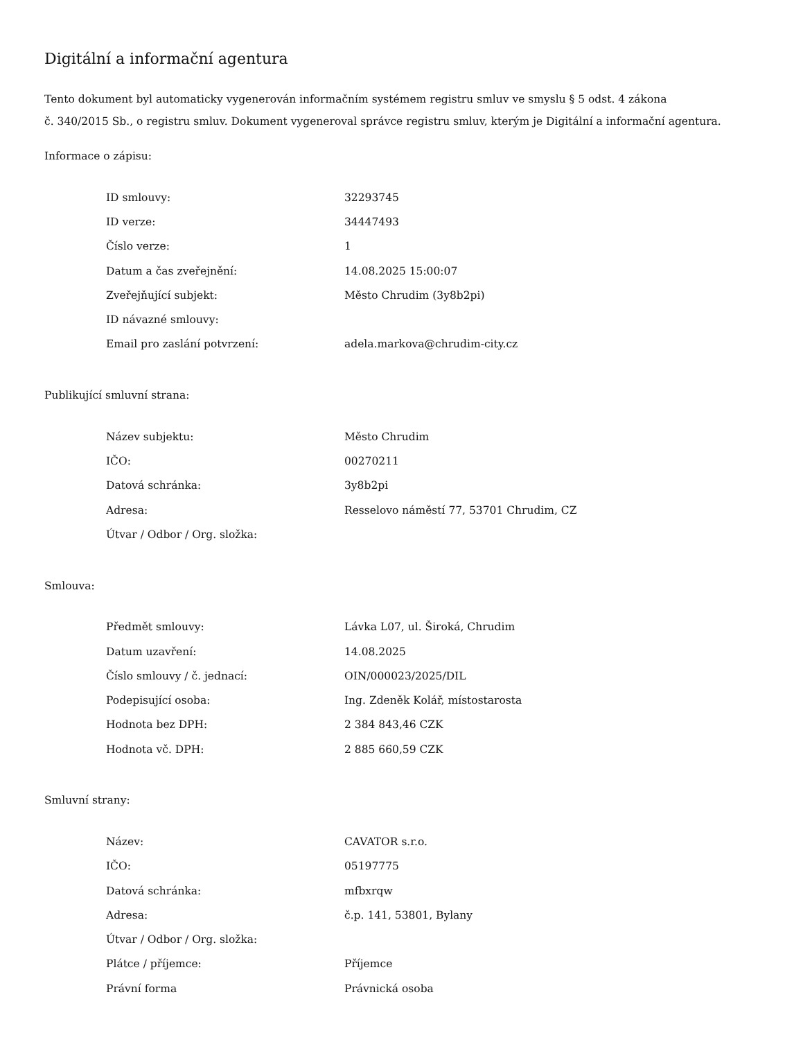Digitální a informační agentura
Tento dokument byl automaticky vygenerován informačním systémem registru smluv ve smyslu § 5 odst. 4 zákona
č. 340/2015 Sb., o registru smluv. Dokument vygeneroval správce registru smluv, kterým je Digitální a informační agentura.
Informace o zápisu:
| ID smlouvy: | 32293745 |
| ID verze: | 34447493 |
| Číslo verze: | 1 |
| Datum a čas zveřejnění: | 14.08.2025 15:00:07 |
| Zveřejňující subjekt: | Město Chrudim (3y8b2pi) |
| ID návazné smlouvy: | |
| Email pro zaslání potvrzení: | adela.markova@chrudim-city.cz |
Publikující smluvní strana:
| Název subjektu: | Město Chrudim |
| IČO: | 00270211 |
| Datová schránka: | 3y8b2pi |
| Adresa: | Resselovo náměstí 77, 53701 Chrudim, CZ |
| Útvar / Odbor / Org. složka: | |
Smlouva:
| Předmět smlouvy: | Lávka L07, ul. Široká, Chrudim |
| Datum uzavření: | 14.08.2025 |
| Číslo smlouvy / č. jednací: | OIN/000023/2025/DIL |
| Podepisující osoba: | Ing. Zdeněk Kolář, místostarosta |
| Hodnota bez DPH: | 2 384 843,46 CZK |
| Hodnota vč. DPH: | 2 885 660,59 CZK |
Smluvní strany:
| Název: | CAVATOR s.r.o. |
| IČO: | 05197775 |
| Datová schránka: | mfbxrqw |
| Adresa: | č.p. 141, 53801, Bylany |
| Útvar / Odbor / Org. složka: | |
| Plátce / příjemce: | Příjemce |
| Právní forma | Právnická osoba |